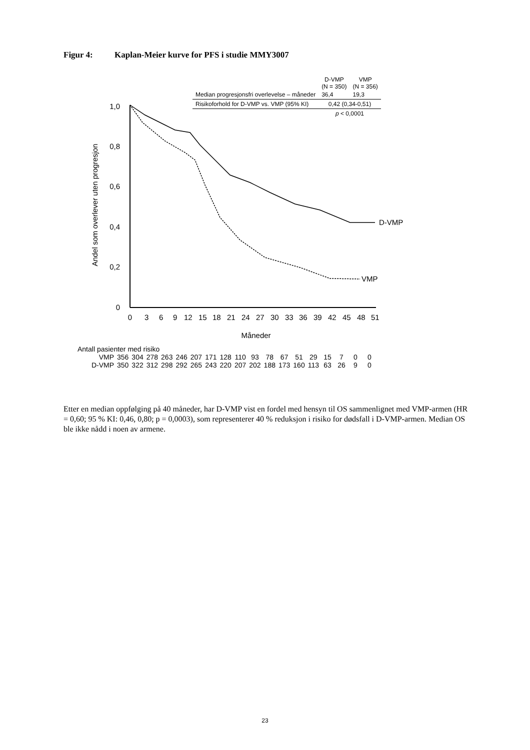Figur 4: Kaplan-Meier kurve for PFS i studie MMY3007
| | D-VMP (N = 350) | VMP (N = 356) |
| --- | --- | --- |
| Median progresjonsfri overlevelse – måneder | 36,4 | 19,3 |
| Risikoforhold for D-VMP vs. VMP (95% KI) | 0,42 (0,34-0,51) | |
| | p < 0,0001 | |
1,0
0,8
0,6
0,4
0,2
0
Andel som overlever uten progresjon
0
3
6
9
12
15
18
21
24
27
30
33
36
39
42
45
48
51
Måneder
D-VMP
VMP
Antall pasienter med risiko
| VMP | 356 | 304 | 278 | 263 | 246 | 207 | 171 | 128 | 110 | 93 | 78 | 67 | 51 | 29 | 15 | 7 | 0 | 0 |
| D-VMP | 350 | 322 | 312 | 298 | 292 | 265 | 243 | 220 | 207 | 202 | 188 | 173 | 160 | 113 | 63 | 26 | 9 | 0 |
Etter en median oppfølging på 40 måneder, har D-VMP vist en fordel med hensyn til OS sammenlignet med VMP-armen (HR = 0,60; 95 % KI: 0,46, 0,80; p = 0,0003), som representerer 40 % reduksjon i risiko for dødsfall i D-VMP-armen. Median OS ble ikke nådd i noen av armene.
23